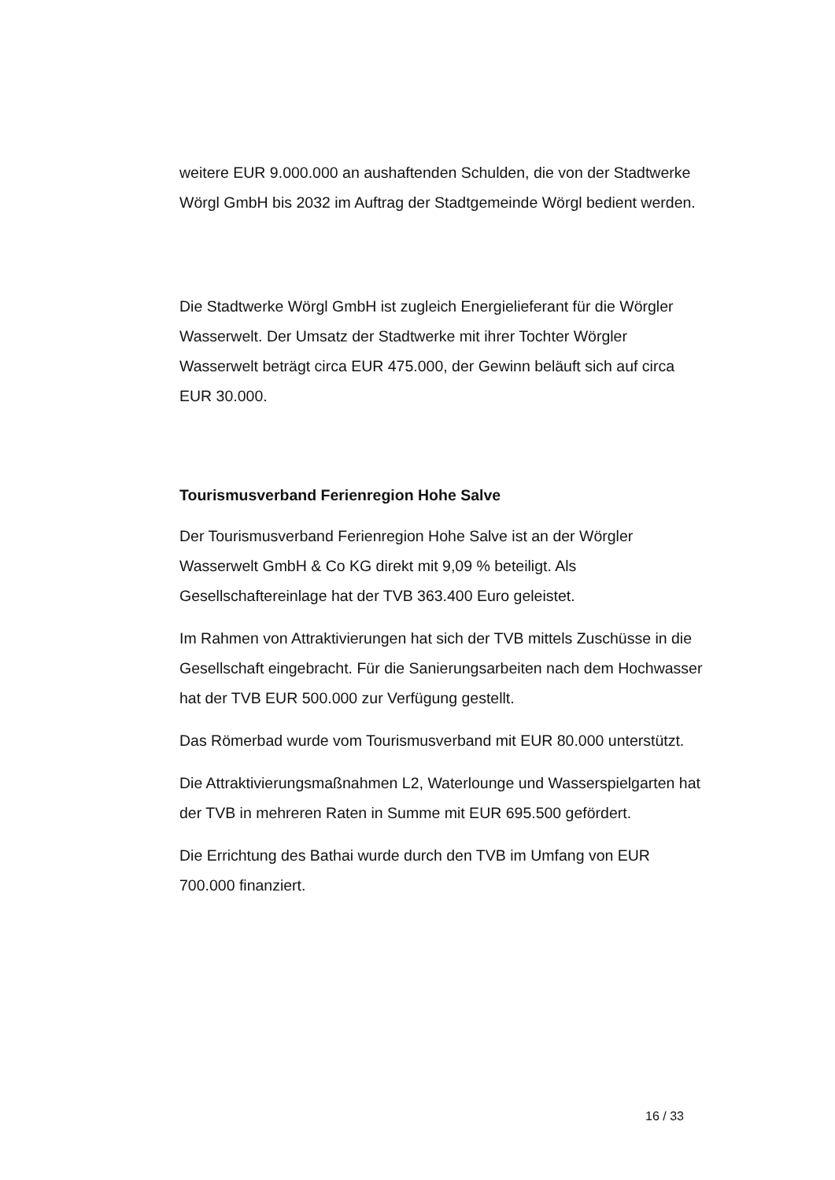weitere EUR 9.000.000 an aushaftenden Schulden, die von der Stadtwerke Wörgl GmbH bis 2032 im Auftrag der Stadtgemeinde Wörgl bedient werden.
Die Stadtwerke Wörgl GmbH ist zugleich Energielieferant für die Wörgler Wasserwelt. Der Umsatz der Stadtwerke mit ihrer Tochter Wörgler Wasserwelt beträgt circa EUR 475.000, der Gewinn beläuft sich auf circa EUR 30.000.
Tourismusverband Ferienregion Hohe Salve
Der Tourismusverband Ferienregion Hohe Salve ist an der Wörgler Wasserwelt GmbH & Co KG direkt mit 9,09 % beteiligt. Als Gesellschaftereinlage hat der TVB 363.400 Euro geleistet.
Im Rahmen von Attraktivierungen hat sich der TVB mittels Zuschüsse in die Gesellschaft eingebracht. Für die Sanierungsarbeiten nach dem Hochwasser hat der TVB EUR 500.000 zur Verfügung gestellt.
Das Römerbad wurde vom Tourismusverband mit EUR 80.000 unterstützt.
Die Attraktivierungsmaßnahmen L2, Waterlounge und Wasserspielgarten hat der TVB in mehreren Raten in Summe mit EUR 695.500 gefördert.
Die Errichtung des Bathai wurde durch den TVB im Umfang von EUR 700.000 finanziert.
16 / 33